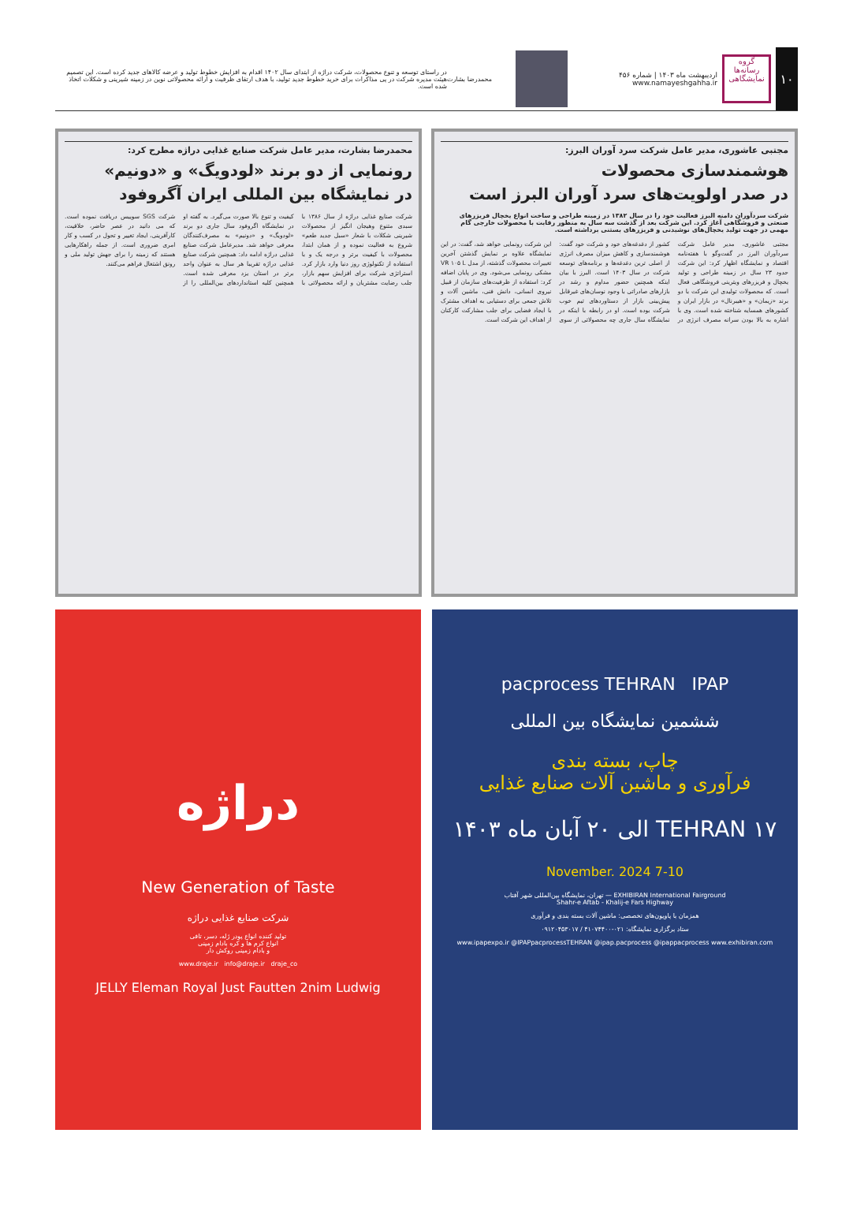۱۰
گروه رسانه‌ها نمایشگاهی
اردیبهشت ماه ۱۴۰۳ | شماره ۴۵۶
www.namayeshgahha.ir
محمدرضا بشارت
در راستای توسعه و تنوع محصولات، شرکت دراژه از ابتدای سال ۱۴۰۲ اقدام به افزایش خطوط تولید و عرضه کالاهای جدید کرده است. این تصمیم هیئت مدیره شرکت در پی مذاکرات برای خرید خطوط جدید تولید، با هدف ارتقای ظرفیت و ارائه محصولاتی نوین در زمینه شیرینی و شکلات اتخاذ شده است.
مجتبی عاشوری، مدیر عامل شرکت سرد آوران البرز:
هوشمندسازی محصولات
در صدر اولویت‌های سرد آوران البرز است
شرکت سردآوران دامنه البرز فعالیت خود را در سال ۱۳۸۲ در زمینه طراحی و ساخت انواع یخچال فریزرهای صنعتی و فروشگاهی آغاز کرد. این شرکت بعد از گذشت سه سال به منظور رقابت با محصولات خارجی گام مهمی در جهت تولید یخچال‌های نوشیدنی و فریزرهای بستنی برداشته است.
مجتبی عاشوری، مدیر عامل شرکت سردآوران البرز در گفت‌وگو با هفته‌نامه اقتصاد و نمایشگاه اظهار کرد: این شرکت حدود ۲۳ سال در زمینه طراحی و تولید یخچال و فریزرهای ویترینی فروشگاهی فعال است. که محصولات تولیدی این شرکت با دو برند «زیمان» و «هیبرنال» در بازار ایران و کشورهای همسایه شناخته شده است. وی با اشاره به بالا بودن سرانه مصرف انرژی در کشور از دغدغه‌های خود و شرکت خود گفت: هوشمندسازی و کاهش میزان مصرف انرژی از اصلی ترین دغدغه‌ها و برنامه‌های توسعه شرکت در سال ۱۴۰۳ است. البرز با بیان اینکه همچنین حضور مداوم و رشد در بازارهای صادراتی با وجود نوسان‌های غیرقابل پیش‌بینی بازار از دستاوردهای تیم خوب شرکت بوده است. او در رابطه با اینکه در نمایشگاه سال جاری چه محصولاتی از سوی این شرکت رونمایی خواهد شد، گفت: در این نمایشگاه علاوه بر نمایش گذشتن آخرین تغییرات محصولات گذشته، از مدل VR ۱۰۵ L مشکی رونمایی می‌شود. وی در پایان اضافه کرد: استفاده از ظرفیت‌های سازمان از قبیل نیروی انسانی، دانش فنی، ماشین آلات و تلاش جمعی برای دستیابی به اهداف مشترک با ایجاد فضایی برای جلب مشارکت کارکنان از اهداف این شرکت است.
محمدرضا بشارت، مدیر عامل شرکت صنایع غذایی دراژه مطرح کرد:
رونمایی از دو برند «لودویگ» و «دونیم»
در نمایشگاه بین المللی ایران آگروفود
شرکت صنایع غذایی دراژه از سال ۱۳۸۶ با سبدی متنوع وهیجان انگیز از محصولات شیرینی شکلات با شعار «سبل جدید طعم» شروع به فعالیت نموده و از همان ابتدا، محصولات با کیفیت برتر و درجه یک و با استفاده از تکنولوژی روز دنیا وارد بازار کرد. استراتژی شرکت برای افزایش سهم بازار، جلب رضایت مشتریان و ارائه محصولاتی با کیفیت و تنوع بالا صورت می‌گیرد. به گفته او در نمایشگاه اگروفود سال جاری دو برند «لودویگ» و «دونیم» به مصرف‌کنندگان معرفی خواهد شد. مدیرعامل شرکت صنایع غذایی دراژه ادامه داد: همچنین شرکت صنایع غذایی دراژه تقریبا هر سال به عنوان واحد برتر در استان یزد معرفی شده است. همچنین کلیه استانداردهای بین‌المللی را از شرکت SGS سوییس دریافت نموده است. که می دانید در عصر حاضر، خلاقیت، کارآفرینی، ایجاد تغییر و تحول در کسب و کار امری ضروری است. از جمله راهکارهایی هستند که زمینه را برای جهش تولید ملی و رونق اشتغال فراهم می‌کنند.
pacprocess TEHRAN IPAP
ششمین نمایشگاه بین المللی
چاپ، بسته بندی
فرآوری و ماشین آلات صنایع غذایی
TEHRAN ۱۷ الی ۲۰ آبان ماه ۱۴۰۳
7-10 November. 2024
EXHIBIRAN International Fairground — تهران، نمایشگاه بین‌المللی شهر آفتاب
Shahr-e Aftab - Khalij-e Fars Highway
همزمان با پاویون‌های تخصصی: ماشین آلات بسته بندی و فرآوری
ستاد برگزاری نمایشگاه: ۰۲۱-۴۱۰۷۴۴۰۰ / ۰۹۱۲۰۴۵۳۰۱۷
www.ipapexpo.ir @IPAPpacprocessTEHRAN @ipap.pacprocess @ipappacprocess www.exhibiran.com
دراژه
New Generation of Taste
شرکت صنایع غذایی دراژه
تولید کننده انواع پودر ژله، دسر، تافی
انواع کرم ها و کره بادام زمینی
و بادام زمینی روکش دار
www.draje.ir info@draje.ir draje_co
JELLY Eleman Royal Just Fautten 2nim Ludwig